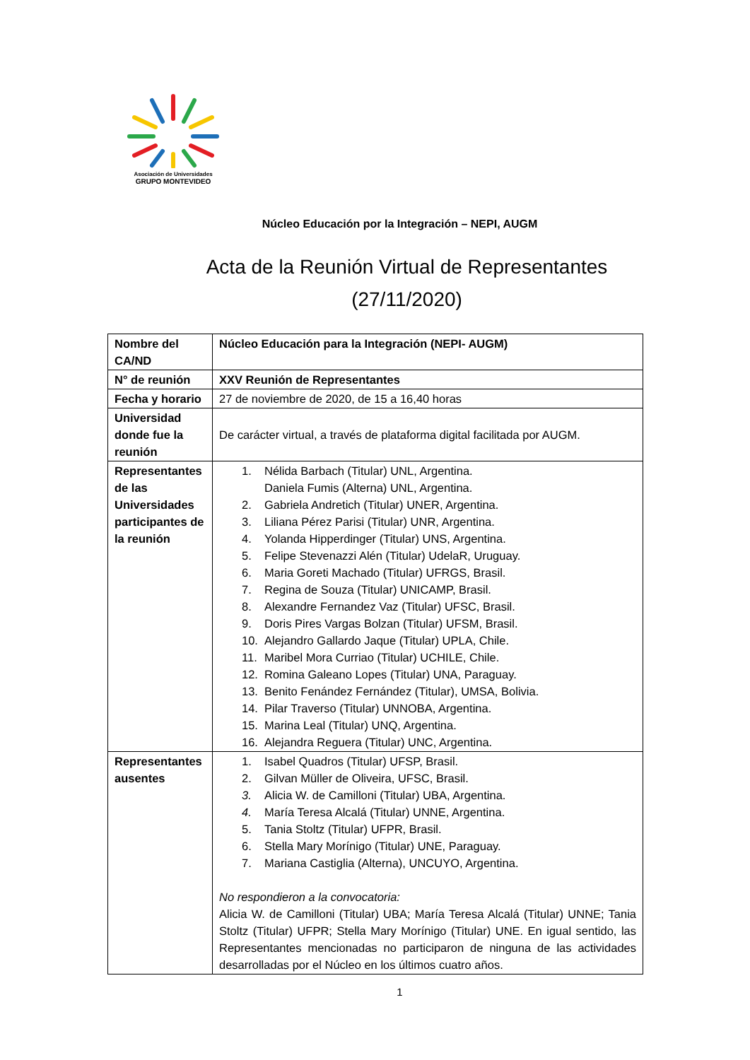Asociación de Universidades
GRUPO MONTEVIDEO
Núcleo Educación por la Integración – NEPI, AUGM
Acta de la Reunión Virtual de Representantes
(27/11/2020)
| Nombre del CA/ND | Núcleo Educación para la Integración (NEPI- AUGM) |
| N° de reunión | XXV Reunión de Representantes |
| Fecha y horario | 27 de noviembre de 2020, de 15 a 16,40 horas |
| Universidad donde fue la reunión | De carácter virtual, a través de plataforma digital facilitada por AUGM. |
| Representantes de las Universidades participantes de la reunión | 1. Nélida Barbach (Titular) UNL, Argentina. Daniela Fumis (Alterna) UNL, Argentina. 2. Gabriela Andretich (Titular) UNER, Argentina. 3. Liliana Pérez Parisi (Titular) UNR, Argentina. 4. Yolanda Hipperdinger (Titular) UNS, Argentina. 5. Felipe Stevenazzi Alén (Titular) UdelaR, Uruguay. 6. Maria Goreti Machado (Titular) UFRGS, Brasil. 7. Regina de Souza (Titular) UNICAMP, Brasil. 8. Alexandre Fernandez Vaz (Titular) UFSC, Brasil. 9. Doris Pires Vargas Bolzan (Titular) UFSM, Brasil. 10. Alejandro Gallardo Jaque (Titular) UPLA, Chile. 11. Maribel Mora Curriao (Titular) UCHILE, Chile. 12. Romina Galeano Lopes (Titular) UNA, Paraguay. 13. Benito Fenández Fernández (Titular), UMSA, Bolivia. 14. Pilar Traverso (Titular) UNNOBA, Argentina. 15. Marina Leal (Titular) UNQ, Argentina. 16. Alejandra Reguera (Titular) UNC, Argentina. |
| Representantes ausentes | 1. Isabel Quadros (Titular) UFSP, Brasil. 2. Gilvan Müller de Oliveira, UFSC, Brasil. 3. Alicia W. de Camilloni (Titular) UBA, Argentina. 4. María Teresa Alcalá (Titular) UNNE, Argentina. 5. Tania Stoltz (Titular) UFPR, Brasil. 6. Stella Mary Morínigo (Titular) UNE, Paraguay. 7. Mariana Castiglia (Alterna), UNCUYO, Argentina. No respondieron a la convocatoria: Alicia W. de Camilloni (Titular) UBA; María Teresa Alcalá (Titular) UNNE; Tania Stoltz (Titular) UFPR; Stella Mary Morínigo (Titular) UNE. En igual sentido, las Representantes mencionadas no participaron de ninguna de las actividades desarrolladas por el Núcleo en los últimos cuatro años. |
1